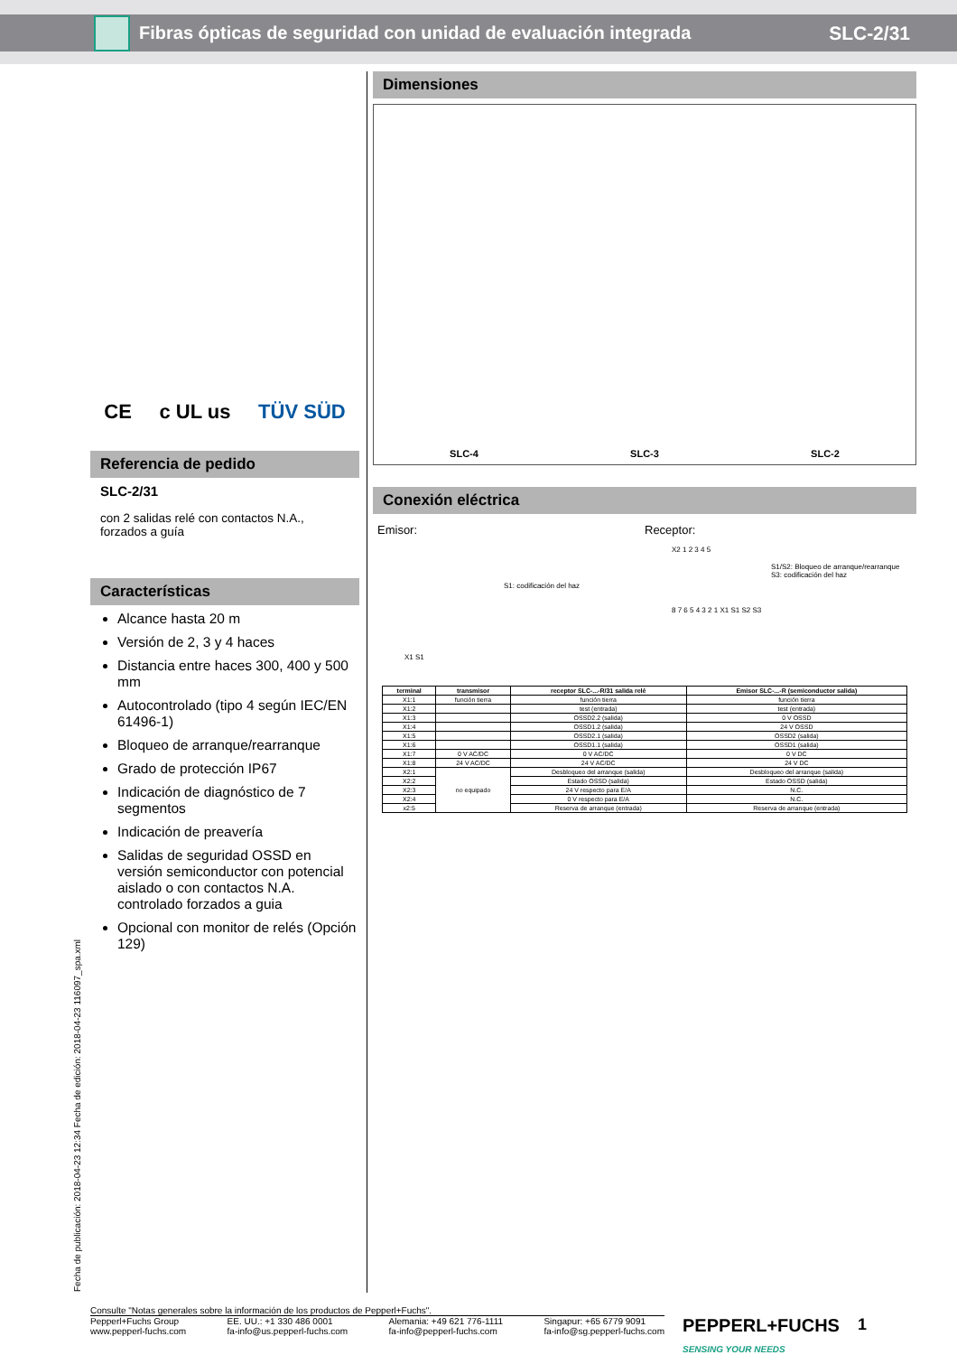Fibras ópticas de seguridad con unidad de evaluación integrada
SLC-2/31
CE c UL us TÜV SÜD
Referencia de pedido
SLC-2/31
con 2 salidas relé con contactos N.A., forzados a guía
Características
Alcance hasta 20 m
Versión de 2, 3 y 4 haces
Distancia entre haces 300, 400 y 500 mm
Autocontrolado (tipo 4 según IEC/EN 61496-1)
Bloqueo de arranque/rearranque
Grado de protección IP67
Indicación de diagnóstico de 7 segmentos
Indicación de preavería
Salidas de seguridad OSSD en versión semiconductor con potencial aislado o con contactos N.A. controlado forzados a guia
Opcional con monitor de relés (Opción 129)
Dimensiones
SLC-4 SLC-3 SLC-2
Conexión eléctrica
Emisor:
S1: codificación del haz
X1 S1
Receptor:
X2 1 2 3 4 5
S1/S2: Bloqueo de arranque/rearranque
S3: codificación del haz
8 7 6 5 4 3 2 1 X1 S1 S2 S3
| terminal | transmisor | receptor SLC-...-R/31 salida relé | Emisor SLC-...-R (semiconductor salida) |
| --- | --- | --- | --- |
| X1:1 | función tierra | función tierra | función tierra |
| X1:2 | | test (entrada) | test (entrada) |
| X1:3 | | OSSD2.2 (salida) | 0 V OSSD |
| X1:4 | | OSSD1.2 (salida) | 24 V OSSD |
| X1:5 | | OSSD2.1 (salida) | OSSD2 (salida) |
| X1:6 | | OSSD1.1 (salida) | OSSD1 (salida) |
| X1:7 | 0 V AC/DC | 0 V AC/DC | 0 V DC |
| X1:8 | 24 V AC/DC | 24 V AC/DC | 24 V DC |
| X2:1 | no equipado | Desbloqueo del arranque (salida) | Desbloqueo del arranque (salida) |
| X2:2 | | Estado OSSD (salida) | Estado OSSD (salida) |
| X2:3 | | 24 V respecto para E/A | N.C. |
| X2:4 | | 0 V respecto para E/A | N.C. |
| x2:5 | | Reserva de arranque (entrada) | Reserva de arranque (entrada) |
Fecha de publicación: 2018-04-23 12:34 Fecha de edición: 2018-04-23 116097_spa.xml
Consulte "Notas generales sobre la información de los productos de Pepperl+Fuchs".
Pepperl+Fuchs Group
www.pepperl-fuchs.com EE. UU.: +1 330 486 0001
fa-info@us.pepperl-fuchs.com Alemania: +49 621 776-1111
fa-info@pepperl-fuchs.com Singapur: +65 6779 9091
fa-info@sg.pepperl-fuchs.com
PEPPERL+FUCHS
SENSING YOUR NEEDS
1